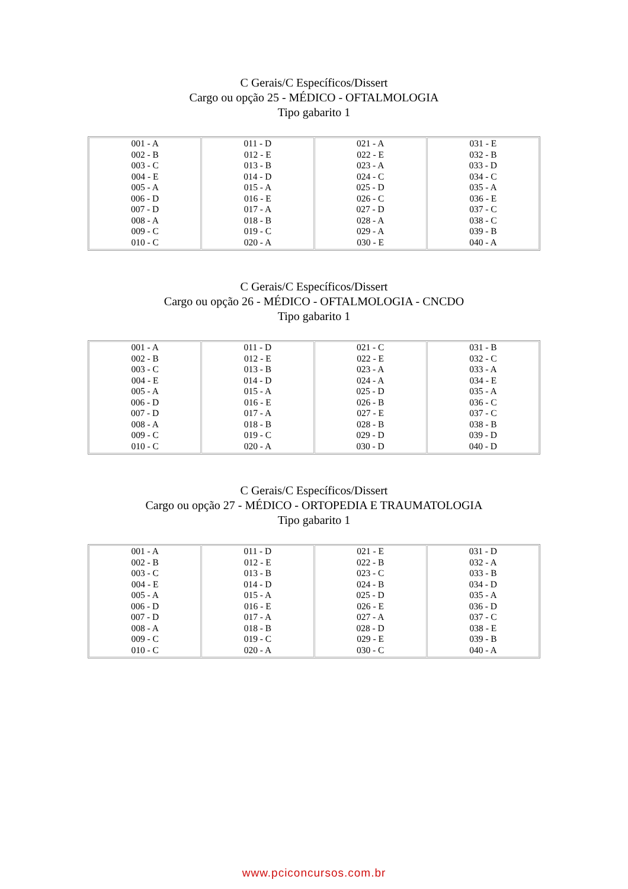C Gerais/C Específicos/Dissert
Cargo ou opção 25 - MÉDICO - OFTALMOLOGIA
Tipo gabarito 1
| 001 - A 002 - B 003 - C 004 - E 005 - A 006 - D 007 - D 008 - A 009 - C 010 - C | 011 - D 012 - E 013 - B 014 - D 015 - A 016 - E 017 - A 018 - B 019 - C 020 - A | 021 - A 022 - E 023 - A 024 - C 025 - D 026 - C 027 - D 028 - A 029 - A 030 - E | 031 - E 032 - B 033 - D 034 - C 035 - A 036 - E 037 - C 038 - C 039 - B 040 - A |
C Gerais/C Específicos/Dissert
Cargo ou opção 26 - MÉDICO - OFTALMOLOGIA - CNCDO
Tipo gabarito 1
| 001 - A 002 - B 003 - C 004 - E 005 - A 006 - D 007 - D 008 - A 009 - C 010 - C | 011 - D 012 - E 013 - B 014 - D 015 - A 016 - E 017 - A 018 - B 019 - C 020 - A | 021 - C 022 - E 023 - A 024 - A 025 - D 026 - B 027 - E 028 - B 029 - D 030 - D | 031 - B 032 - C 033 - A 034 - E 035 - A 036 - C 037 - C 038 - B 039 - D 040 - D |
C Gerais/C Específicos/Dissert
Cargo ou opção 27 - MÉDICO - ORTOPEDIA E TRAUMATOLOGIA
Tipo gabarito 1
| 001 - A 002 - B 003 - C 004 - E 005 - A 006 - D 007 - D 008 - A 009 - C 010 - C | 011 - D 012 - E 013 - B 014 - D 015 - A 016 - E 017 - A 018 - B 019 - C 020 - A | 021 - E 022 - B 023 - C 024 - B 025 - D 026 - E 027 - A 028 - D 029 - E 030 - C | 031 - D 032 - A 033 - B 034 - D 035 - A 036 - D 037 - C 038 - E 039 - B 040 - A |
www.pciconcursos.com.br